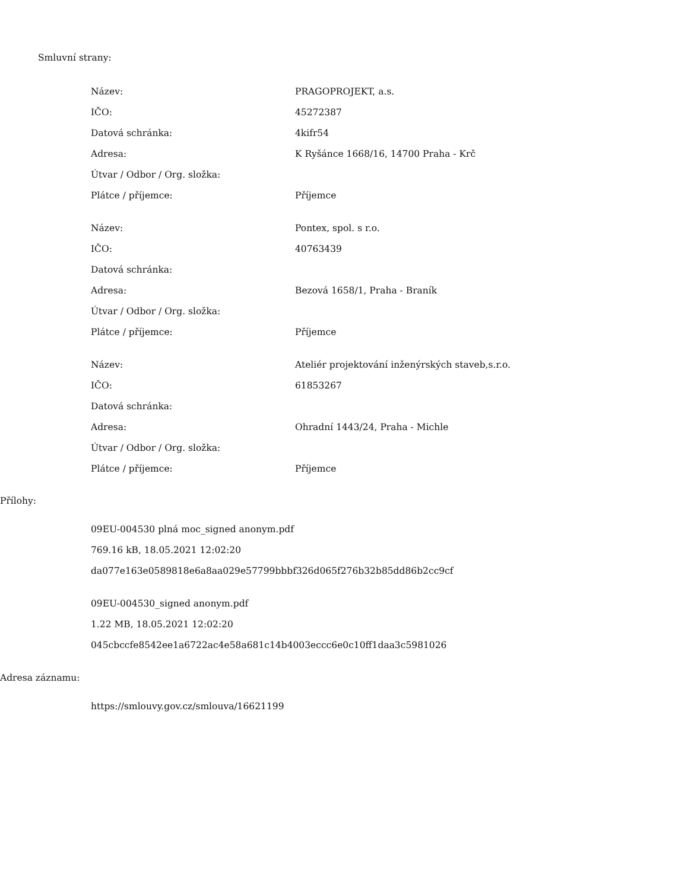Smluvní strany:
| Název: | PRAGOPROJEKT, a.s. |
| IČO: | 45272387 |
| Datová schránka: | 4kifr54 |
| Adresa: | K Ryšánce 1668/16, 14700 Praha - Krč |
| Útvar / Odbor / Org. složka: | |
| Plátce / příjemce: | Příjemce |
| Název: | Pontex, spol. s r.o. |
| IČO: | 40763439 |
| Datová schránka: | |
| Adresa: | Bezová 1658/1, Praha - Braník |
| Útvar / Odbor / Org. složka: | |
| Plátce / příjemce: | Příjemce |
| Název: | Ateliér projektování inženýrských staveb,s.r.o. |
| IČO: | 61853267 |
| Datová schránka: | |
| Adresa: | Ohradní 1443/24, Praha - Michle |
| Útvar / Odbor / Org. složka: | |
| Plátce / příjemce: | Příjemce |
Přílohy:
09EU-004530 plná moc_signed anonym.pdf
769.16 kB, 18.05.2021 12:02:20
da077e163e0589818e6a8aa029e57799bbbf326d065f276b32b85dd86b2cc9cf
09EU-004530_signed anonym.pdf
1.22 MB, 18.05.2021 12:02:20
045cbccfe8542ee1a6722ac4e58a681c14b4003eccc6e0c10ff1daa3c5981026
Adresa záznamu:
https://smlouvy.gov.cz/smlouva/16621199